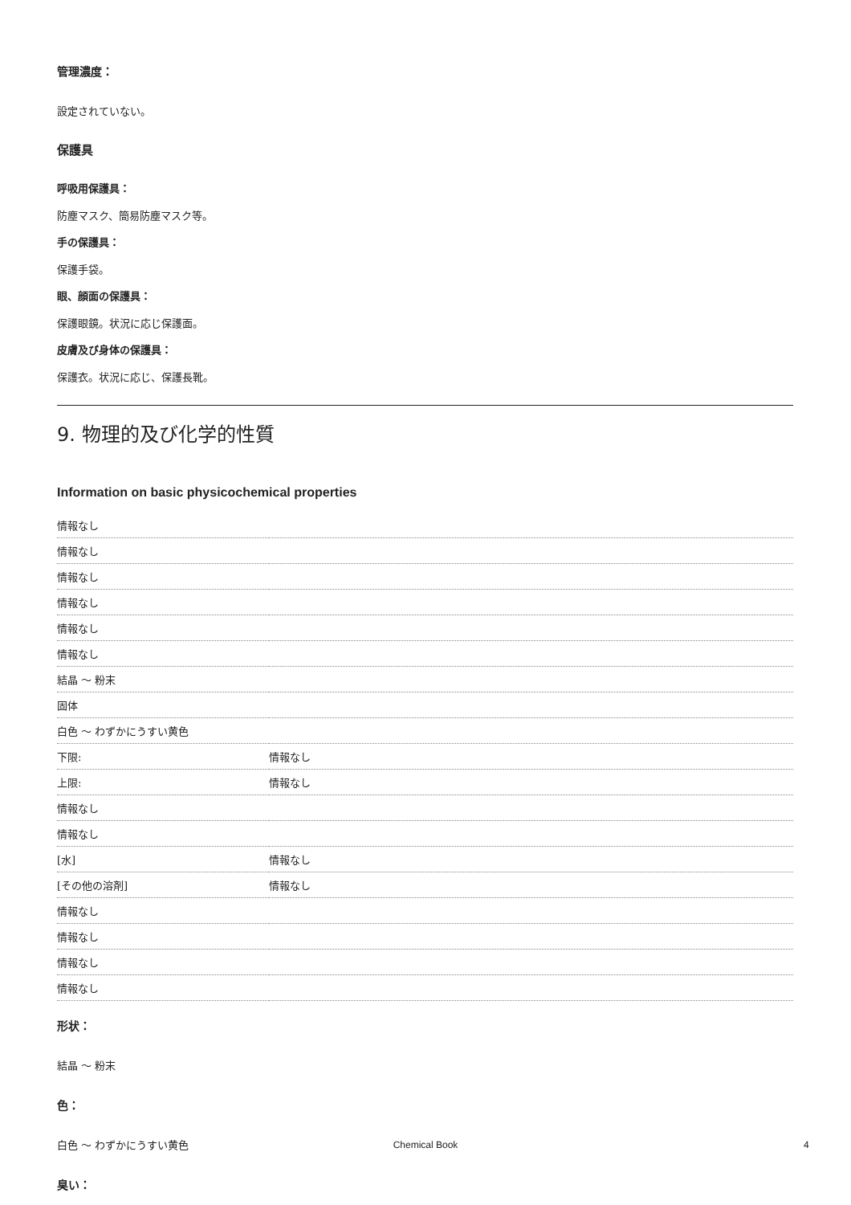管理濃度：
設定されていない。
保護具
呼吸用保護具：
防塵マスク、簡易防塵マスク等。
手の保護具：
保護手袋。
眼、顔面の保護具：
保護眼鏡。状況に応じ保護面。
皮膚及び身体の保護具：
保護衣。状況に応じ、保護長靴。
9. 物理的及び化学的性質
Information on basic physicochemical properties
| 情報なし | |
| 情報なし | |
| 情報なし | |
| 情報なし | |
| 情報なし | |
| 情報なし | |
| 結晶 ～ 粉末 | |
| 固体 | |
| 白色 ～ わずかにうすい黄色 | |
| 下限: | 情報なし |
| 上限: | 情報なし |
| 情報なし | |
| 情報なし | |
| [水] | 情報なし |
| [その他の溶剤] | 情報なし |
| 情報なし | |
| 情報なし | |
| 情報なし | |
| 情報なし | |
形状：
結晶 ～ 粉末
色：
白色 ～ わずかにうすい黄色
臭い：
Chemical Book 4